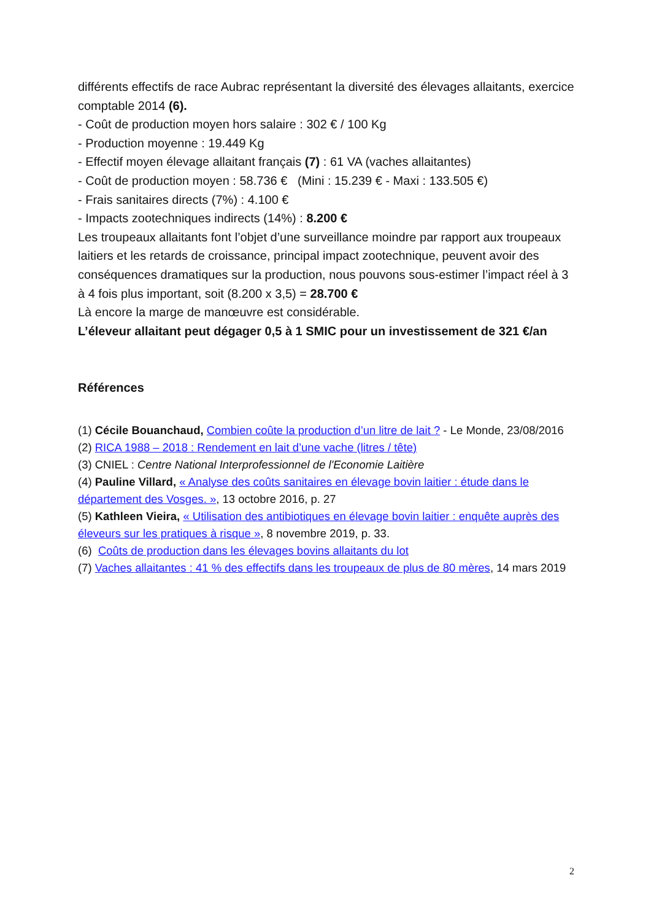différents effectifs de race Aubrac représentant la diversité des élevages allaitants, exercice comptable 2014 (6).
- Coût de production moyen hors salaire : 302 € / 100 Kg
- Production moyenne : 19.449 Kg
- Effectif moyen élevage allaitant français (7) : 61 VA (vaches allaitantes)
- Coût de production moyen : 58.736 € (Mini : 15.239 € - Maxi : 133.505 €)
- Frais sanitaires directs (7%) : 4.100 €
- Impacts zootechniques indirects (14%) : 8.200 €
Les troupeaux allaitants font l’objet d’une surveillance moindre par rapport aux troupeaux laitiers et les retards de croissance, principal impact zootechnique, peuvent avoir des conséquences dramatiques sur la production, nous pouvons sous-estimer l’impact réel à 3 à 4 fois plus important, soit (8.200 x 3,5) = 28.700 €
Là encore la marge de manœuvre est considérable.
L’éleveur allaitant peut dégager 0,5 à 1 SMIC pour un investissement de 321 €/an
Références
(1) Cécile Bouanchaud, Combien coûte la production d’un litre de lait ? - Le Monde, 23/08/2016
(2) RICA 1988 – 2018 : Rendement en lait d’une vache (litres / tête)
(3) CNIEL : Centre National Interprofessionnel de l'Economie Laitière
(4) Pauline Villard, « Analyse des coûts sanitaires en élevage bovin laitier : étude dans le département des Vosges. », 13 octobre 2016, p. 27
(5) Kathleen Vieira, « Utilisation des antibiotiques en élevage bovin laitier : enquête auprès des éleveurs sur les pratiques à risque », 8 novembre 2019, p. 33.
(6) Coûts de production dans les élevages bovins allaitants du lot
(7) Vaches allaitantes : 41 % des effectifs dans les troupeaux de plus de 80 mères, 14 mars 2019
2